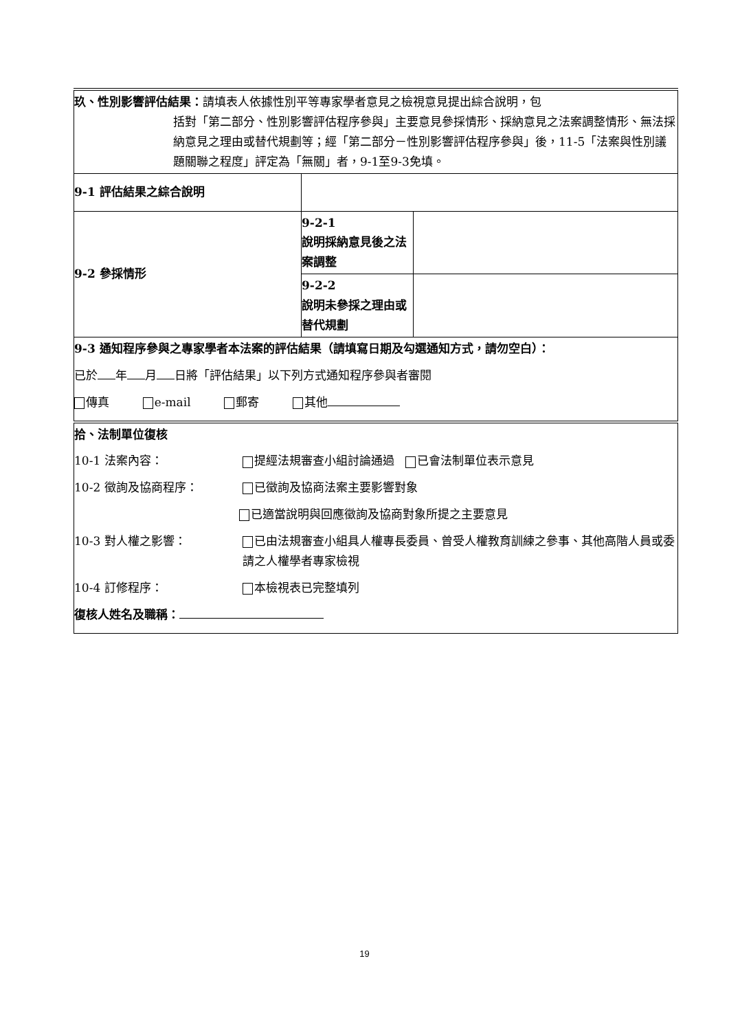| 玖、性別影響評估結果： 請填表人依據性別平等專家學者意見之檢視意見提出綜合說明，包 括對「第二部分、性別影響評估程序參與」主要意見參採情形、採納意見之法案調整情形、無法採納意見之理由或替代規劃等；經「第二部分－性別影響評估程序參與」後，11-5「法案與性別議題關聯之程度」評定為「無關」者，9-1至9-3免填。 | | |
| 9-1 評估結果之綜合說明 | | |
| 9-2 參採情形 | 9-2-1 說明採納意見後之法案調整 | |
| | 9-2-2 說明未參採之理由或替代規劃 | |
| 9-3 通知程序參與之專家學者本法案的評估結果（請填寫日期及勾選通知方式，請勿空白）： 已於 年 月 日將「評估結果」以下列方式通知程序參與者審閱 傳真 e-mail 郵寄 其他 | | |
| 拾、法制單位復核 10-1 法案內容： 提經法規審查小組討論通過 已會法制單位表示意見 10-2 徵詢及協商程序： 已徵詢及協商法案主要影響對象 已適當說明與回應徵詢及協商對象所提之主要意見 10-3 對人權之影響： 已由法規審查小組具人權專長委員、曾受人權教育訓練之參事、其他高階人員或委請之人權學者專家檢視 10-4 訂修程序： 本檢視表已完整填列 復核人姓名及職稱： | | |
19